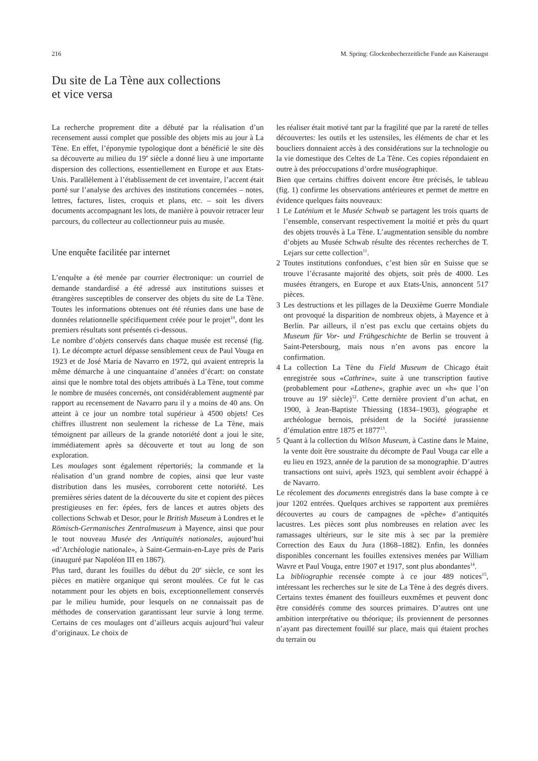216 M. Spring: Glockenbecherzeitliche Funde aus Kaiseraugst
Du site de La Tène aux collections
et vice versa
La recherche proprement dite a débuté par la réalisation d’un recensement aussi complet que possible des objets mis au jour à La Tène. En effet, l’éponymie typologique dont a bénéficié le site dès sa découverte au milieu du 19<sup>e</sup> siècle a donné lieu à une importante dispersion des collections, essentiellement en Europe et aux Etats-Unis. Parallèlement à l’établissement de cet inventaire, l’accent était porté sur l’analyse des archives des institutions concernées – notes, lettres, factures, listes, croquis et plans, etc. – soit les divers documents accompagnant les lots, de manière à pouvoir retracer leur parcours, du collecteur au collectionneur puis au musée.
Une enquête facilitée par internet
L’enquête a été menée par courrier électronique: un courriel de demande standardisé a été adressé aux institutions suisses et étrangères susceptibles de conserver des objets du site de La Tène. Toutes les informations obtenues ont été réunies dans une base de données relationnelle spécifiquement créée pour le projet<sup>10</sup>, dont les premiers résultats sont présentés ci-dessous.
Le nombre d’objets conservés dans chaque musée est recensé (fig. 1). Le décompte actuel dépasse sensiblement ceux de Paul Vouga en 1923 et de José Maria de Navarro en 1972, qui avaient entrepris la même démarche à une cinquantaine d’années d’écart: on constate ainsi que le nombre total des objets attribués à La Tène, tout comme le nombre de musées concernés, ont considérablement augmenté par rapport au recensement de Navarro paru il y a moins de 40 ans. On atteint à ce jour un nombre total supérieur à 4500 objets! Ces chiffres illustrent non seulement la richesse de La Tène, mais témoignent par ailleurs de la grande notoriété dont a joui le site, immédiatement après sa découverte et tout au long de son exploration.
Les moulages sont également répertoriés; la commande et la réalisation d’un grand nombre de copies, ainsi que leur vaste distribution dans les musées, corroborent cette notoriété. Les premières séries datent de la découverte du site et copient des pièces prestigieuses en fer: épées, fers de lances et autres objets des collections Schwab et Desor, pour le British Museum à Londres et le Römisch-Germanisches Zentralmuseum à Mayence, ainsi que pour le tout nouveau Musée des Antiquités nationales, aujourd’hui «d’Archéologie nationale», à Saint-Germain-en-Laye près de Paris (inauguré par Napoléon III en 1867).
Plus tard, durant les fouilles du début du 20<sup>e</sup> siècle, ce sont les pièces en matière organique qui seront moulées. Ce fut le cas notamment pour les objets en bois, exceptionnellement conservés par le milieu humide, pour lesquels on ne connaissait pas de méthodes de conservation garantissant leur survie à long terme. Certains de ces moulages ont d’ailleurs acquis aujourd’hui valeur d’originaux. Le choix de
les réaliser était motivé tant par la fragilité que par la rareté de telles découvertes: les outils et les ustensiles, les éléments de char et les boucliers donnaient accès à des considérations sur la technologie ou la vie domestique des Celtes de La Tène. Ces copies répondaient en outre à des préoccupations d’ordre muséographique.
Bien que certains chiffres doivent encore être précisés, le tableau (fig. 1) confirme les observations antérieures et permet de mettre en évidence quelques faits nouveaux:
1 Le Laténium et le Musée Schwab se partagent les trois quarts de l’ensemble, conservant respectivement la moitié et près du quart des objets trouvés à La Tène. L’augmentation sensible du nombre d’objets au Musée Schwab résulte des récentes recherches de T. Lejars sur cette collection<sup>11</sup>.
2 Toutes institutions confondues, c’est bien sûr en Suisse que se trouve l’écrasante majorité des objets, soit près de 4000. Les musées étrangers, en Europe et aux Etats-Unis, annoncent 517 pièces.
3 Les destructions et les pillages de la Deuxième Guerre Mondiale ont provoqué la disparition de nombreux objets, à Mayence et à Berlin. Par ailleurs, il n’est pas exclu que certains objets du Museum für Vor- und Frühgeschichte de Berlin se trouvent à Saint-Petersbourg, mais nous n’en avons pas encore la confirmation.
4 La collection La Tène du Field Museum de Chicago était enregistrée sous «Cathrine», suite à une transcription fautive (probablement pour «Lathene», graphie avec un «h» que l’on trouve au 19<sup>e</sup> siècle)<sup>12</sup>. Cette dernière provient d’un achat, en 1900, à Jean-Baptiste Thiessing (1834–1903), géographe et archéologue bernois, président de la Société jurassienne d’émulation entre 1875 et 1877<sup>13</sup>.
5 Quant à la collection du Wilson Museum, à Castine dans le Maine, la vente doit être soustraite du décompte de Paul Vouga car elle a eu lieu en 1923, année de la parution de sa monographie. D’autres transactions ont suivi, après 1923, qui semblent avoir échappé à de Navarro.
Le récolement des documents enregistrés dans la base compte à ce jour 1202 entrées. Quelques archives se rapportent aux premières découvertes au cours de campagnes de «pêche» d’antiquités lacustres. Les pièces sont plus nombreuses en relation avec les ramassages ultérieurs, sur le site mis à sec par la première Correction des Eaux du Jura (1868–1882). Enfin, les données disponibles concernant les fouilles extensives menées par William Wavre et Paul Vouga, entre 1907 et 1917, sont plus abondantes<sup>14</sup>.
La bibliographie recensée compte à ce jour 489 notices<sup>15</sup>, intéressant les recherches sur le site de La Tène à des degrés divers. Certains textes émanent des fouilleurs euxmêmes et peuvent donc être considérés comme des sources primaires. D’autres ont une ambition interprétative ou théorique; ils proviennent de personnes n’ayant pas directement fouillé sur place, mais qui étaient proches du terrain ou